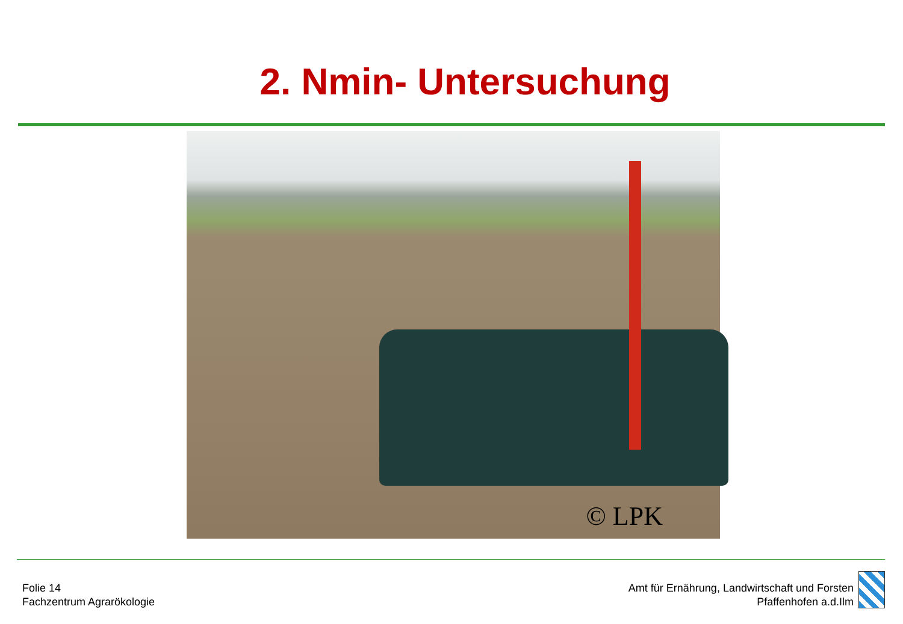2. Nmin- Untersuchung
© LPK
Folie 14
Fachzentrum Agrarökologie
Amt für Ernährung, Landwirtschaft und Forsten
Pfaffenhofen a.d.Ilm